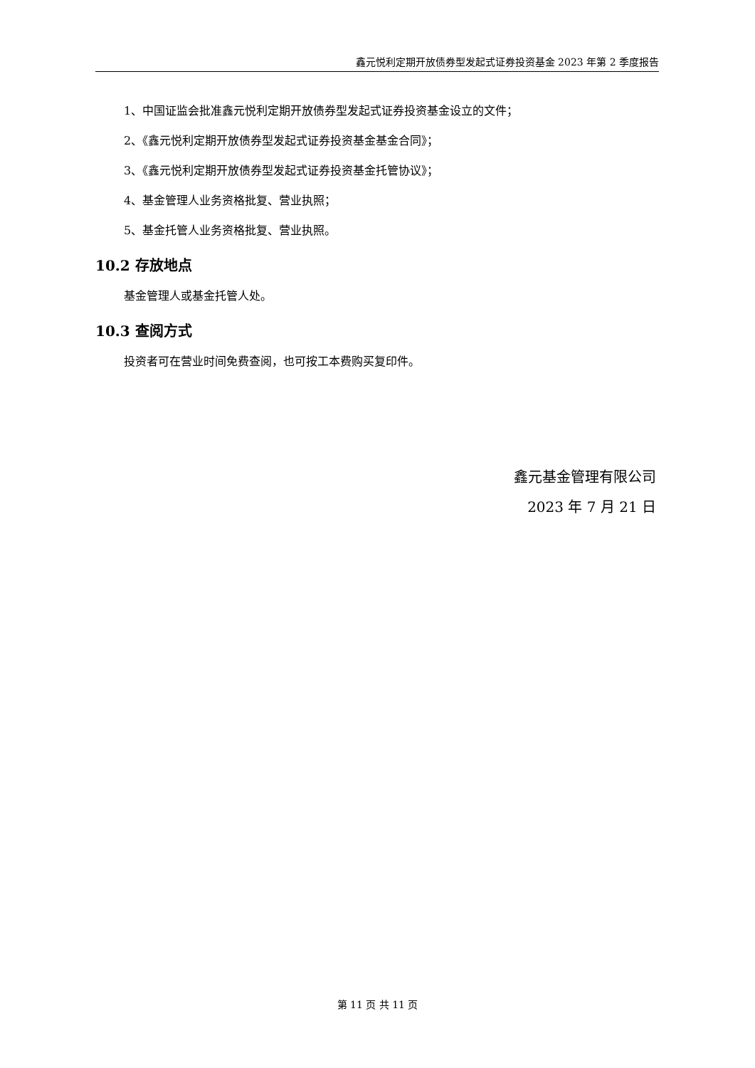鑫元悦利定期开放债券型发起式证券投资基金 2023 年第 2 季度报告
1、中国证监会批准鑫元悦利定期开放债券型发起式证券投资基金设立的文件；
2、《鑫元悦利定期开放债券型发起式证券投资基金基金合同》；
3、《鑫元悦利定期开放债券型发起式证券投资基金托管协议》；
4、基金管理人业务资格批复、营业执照；
5、基金托管人业务资格批复、营业执照。
10.2 存放地点
基金管理人或基金托管人处。
10.3 查阅方式
投资者可在营业时间免费查阅，也可按工本费购买复印件。
鑫元基金管理有限公司
2023 年 7 月 21 日
第 11 页 共 11 页